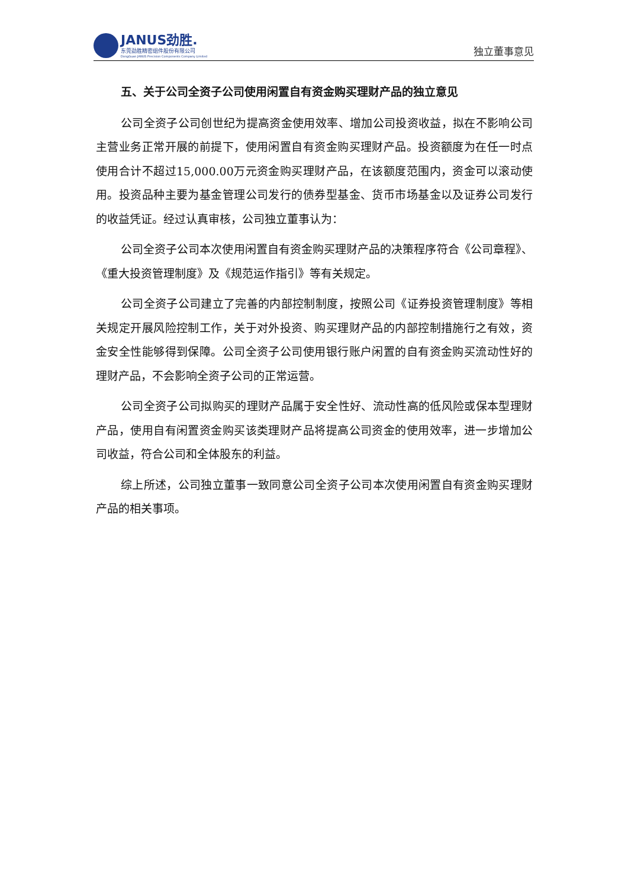JANUS劲胜.
东莞劲胜精密组件股份有限公司
DongGuan JANUS Precision Components Company Limited
独立董事意见
五、关于公司全资子公司使用闲置自有资金购买理财产品的独立意见
公司全资子公司创世纪为提高资金使用效率、增加公司投资收益，拟在不影响公司主营业务正常开展的前提下，使用闲置自有资金购买理财产品。投资额度为在任一时点使用合计不超过15,000.00万元资金购买理财产品，在该额度范围内，资金可以滚动使用。投资品种主要为基金管理公司发行的债券型基金、货币市场基金以及证券公司发行的收益凭证。经过认真审核，公司独立董事认为：
公司全资子公司本次使用闲置自有资金购买理财产品的决策程序符合《公司章程》、《重大投资管理制度》及《规范运作指引》等有关规定。
公司全资子公司建立了完善的内部控制制度，按照公司《证券投资管理制度》等相关规定开展风险控制工作，关于对外投资、购买理财产品的内部控制措施行之有效，资金安全性能够得到保障。公司全资子公司使用银行账户闲置的自有资金购买流动性好的理财产品，不会影响全资子公司的正常运营。
公司全资子公司拟购买的理财产品属于安全性好、流动性高的低风险或保本型理财产品，使用自有闲置资金购买该类理财产品将提高公司资金的使用效率，进一步增加公司收益，符合公司和全体股东的利益。
综上所述，公司独立董事一致同意公司全资子公司本次使用闲置自有资金购买理财产品的相关事项。